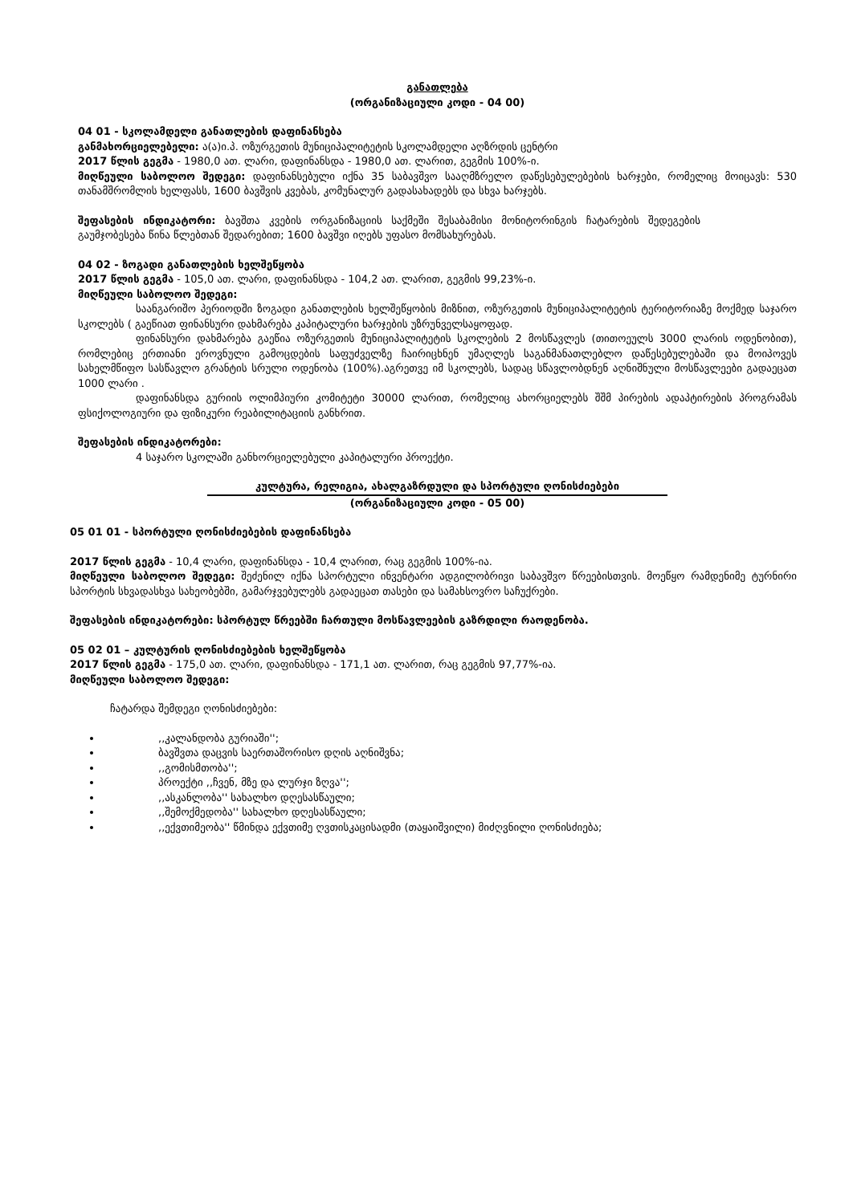განათლება
(ორგანიზაციული კოდი - 04 00)
04 01 - სკოლამდელი განათლების დაფინანსება
განმახორციელებელი: ა(ა)ი.პ. ოზურგეთის მუნიციპალიტეტის სკოლამდელი აღზრდის ცენტრი
2017 წლის გეგმა - 1980,0 ათ. ლარი, დაფინანსდა - 1980,0 ათ. ლარით, გეგმის 100%-ი.
მიღწეული საბოლოო შედეგი: დაფინანსებული იქნა 35 საბავშვო სააღმზრელო დაწესებულებების ხარჯები, რომელიც მოიცავს: 530 თანამშრომლის ხელფასს, 1600 ბავშვის კვებას, კომუნალურ გადასახადებს და სხვა ხარჯებს.
შეფასების ინდიკატორი: ბავშთა კვების ორგანიზაციის საქმეში შესაბამისი მონიტორინგის ჩატარების შედეგების გაუმჯობესება წინა წლებთან შედარებით; 1600 ბავშვი იღებს უფასო მომსახურებას.
04 02 - ზოგადი განათლების ხელშეწყობა
2017 წლის გეგმა - 105,0 ათ. ლარი, დაფინანსდა - 104,2 ათ. ლარით, გეგმის 99,23%-ი.
მიღწეული საბოლოო შედეგი:
საანგარიშო პერიოდში ზოგადი განათლების ხელშეწყობის მიზნით, ოზურგეთის მუნიციპალიტეტის ტერიტორიაზე მოქმედ საჯარო სკოლებს ( გაეწიათ ფინანსური დახმარება კაპიტალური ხარჯების უზრუნველსაყოფად.
ფინანსური დახმარება გაეწია ოზურგეთის მუნიციპალიტეტის სკოლების 2 მოსწავლეს (თითოეულს 3000 ლარის ოდენობით), რომლებიც ერთიანი ეროვნული გამოცდების საფუძველზე ჩაირიცხნენ უმაღლეს საგანმანათლებლო დაწესებულებაში და მოიპოვეს სახელმწიფო სასწავლო გრანტის სრული ოდენობა (100%).აგრეთვე იმ სკოლებს, სადაც სწავლობდნენ აღნიშნული მოსწავლეები გადაეცათ 1000 ლარი .
დაფინანსდა გურიის ოლიმპიური კომიტეტი 30000 ლარით, რომელიც ახორციელებს შშმ პირების ადაპტირების პროგრამას ფსიქოლოგიური და ფიზიკური რეაბილიტაციის განხრით.
შეფასების ინდიკატორები:
4 საჯარო სკოლაში განხორციელებული კაპიტალური პროექტი.
კულტურა, რელიგია, ახალგაზრდული და სპორტული ღონისძიებები
(ორგანიზაციული კოდი - 05 00)
05 01 01 - სპორტული ღონისძიებების დაფინანსება
2017 წლის გეგმა - 10,4 ლარი, დაფინანსდა - 10,4 ლარით, რაც გეგმის 100%-ია.
მიღწეული საბოლოო შედეგი: შეძენილ იქნა სპორტული ინვენტარი ადგილობრივი საბავშვო წრეებისთვის. მოეწყო რამდენიმე ტურნირი სპორტის სხვადასხვა სახეობებში, გამარჯვებულებს გადაეცათ თასები და სამახსოვრო საჩუქრები.
შეფასების ინდიკატორები: სპორტულ წრეებში ჩართული მოსწავლეების გაზრდილი რაოდენობა.
05 02 01 – კულტურის ღონისძიებების ხელშეწყობა
2017 წლის გეგმა - 175,0 ათ. ლარი, დაფინანსდა - 171,1 ათ. ლარით, რაც გეგმის 97,77%-ია.
მიღწეული საბოლოო შედეგი:
ჩატარდა შემდეგი ღონისძიებები:
,,კალანდობა გურიაში'';
ბავშვთა დაცვის საერთაშორისო დღის აღნიშვნა;
,,გომისმთობა'';
პროექტი ,,ჩვენ, მზე და ლურჯი ზღვა'';
,,ასკანლობა'' სახალხო დღესასწაული;
,,შემოქმედობა'' სახალხო დღესასწაული;
,,ექვთიმეობა'' წმინდა ექვთიმე ღვთისკაცისადმი (თაყაიშვილი) მიძღვნილი ღონისძიება;